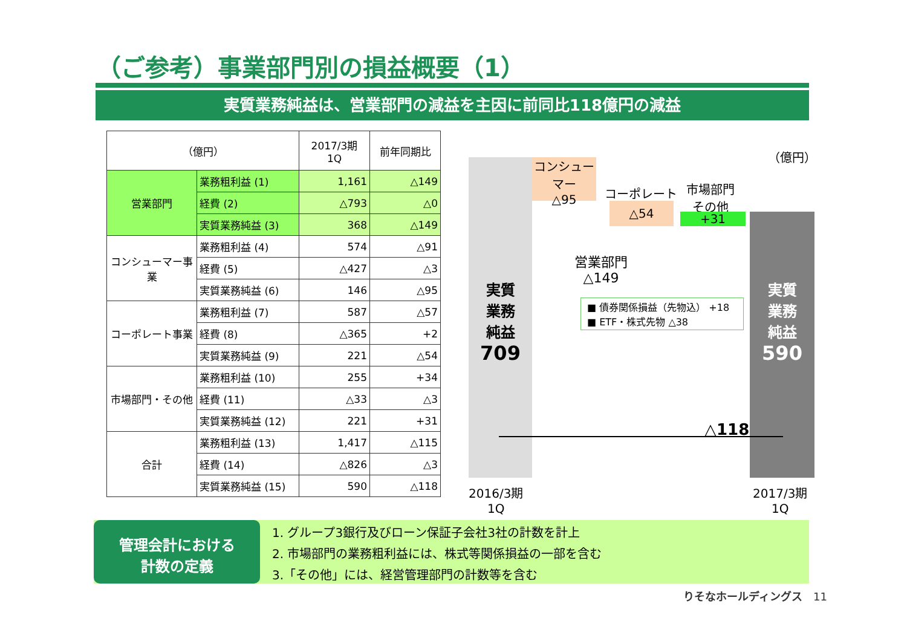（ご参考）事業部門別の損益概要（1）
実質業務純益は、営業部門の減益を主因に前同比118億円の減益
| （億円） | | 2017/3期 1Q | 前年同期比 |
| --- | --- | --- | --- |
| 営業部門 | 業務粗利益 (1) | 1,161 | △149 |
| | 経費 (2) | △793 | △0 |
| | 実質業務純益 (3) | 368 | △149 |
| コンシューマー事業 | 業務粗利益 (4) | 574 | △91 |
| | 経費 (5) | △427 | △3 |
| | 実質業務純益 (6) | 146 | △95 |
| コーポレート事業 | 業務粗利益 (7) | 587 | △57 |
| | 経費 (8) | △365 | +2 |
| | 実質業務純益 (9) | 221 | △54 |
| 市場部門・その他 | 業務粗利益 (10) | 255 | +34 |
| | 経費 (11) | △33 | △3 |
| | 実質業務純益 (12) | 221 | +31 |
| 合計 | 業務粗利益 (13) | 1,417 | △115 |
| | 経費 (14) | △826 | △3 |
| | 実質業務純益 (15) | 590 | △118 |
（億円）
実質
業務
純益
709
コンシューマー
△95
コーポレート
△54
市場部門
その他
+31
営業部門
△149
■ 債券関係損益（先物込） +18
■ ETF・株式先物 △38
実質
業務
純益
590
△118
2016/3期
1Q
2017/3期
1Q
管理会計における
計数の定義
1. グループ3銀行及びローン保証子会社3社の計数を計上
2. 市場部門の業務粗利益には、株式等関係損益の一部を含む
3.「その他」には、経営管理部門の計数等を含む
りそなホールディングス　11